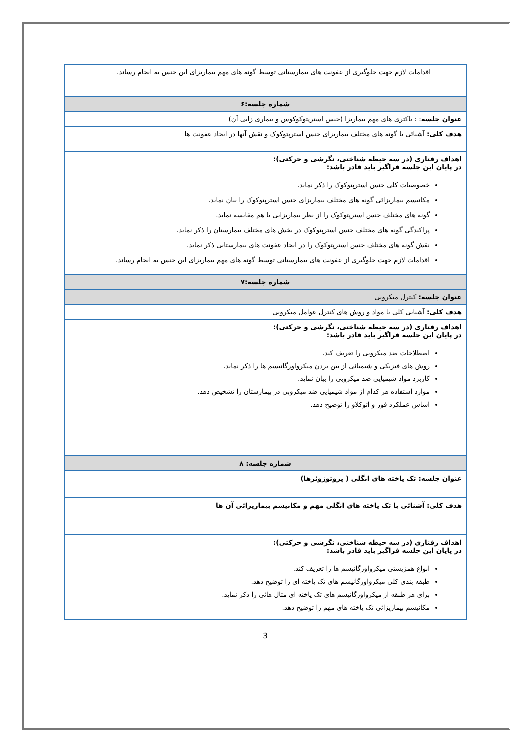| اقدامات لازم جهت جلوگیری از عفونت های بیمارستانی توسط گونه های مهم بیماریزای این جنس به انجام رساند. |
| شماره جلسه:۶ |
| عنوان جلسه : : باکتری های مهم بیماریزا (جنس استرپتوکوکوس و بیماری زایی آن) |
| هدف کلی: آشنائی با گونه های مختلف بیماریزای جنس استرپتوکوک و نقش آنها در ایجاد عفونت ها |
| اهداف رفتاری (در سه حیطه شناختی، نگرشی و حرکتی): در پایان این جلسه فراگیر باید قادر باشد: خصوصیات کلی جنس استرپتوکوک را ذکر نماید. مکانیسم بیماریزائی گونه های مختلف بیماریزای جنس استرپتوکوک را بیان نماید. گونه های مختلف جنس استرپتوکوک را از نظر بیماریزایی با هم مقایسه نماید. پراکندگی گونه های مختلف جنس استرپتوکوک در بخش های مختلف بیمارستان را ذکر نماید. نقش گونه های مختلف جنس استرپتوکوک را در ایجاد عفونت های بیمارستانی ذکر نماید. اقدامات لازم جهت جلوگیری از عفونت های بیمارستانی توسط گونه های مهم بیماریزای این جنس به انجام رساند. |
| شماره جلسه:۷ |
| عنوان جلسه: کنترل میکروبی |
| هدف کلی: آشنایی کلی با مواد و روش های کنترل عوامل میکروبی |
| اهداف رفتاری (در سه حیطه شناختی، نگرشی و حرکتی): در پایان این جلسه فراگیر باید قادر باشد: اصطلاحات ضد میکروبی را تعریف کند. روش های فیزیکی و شیمیائی از بین بردن میکرواورگانیسم ها را ذکر نماید. کاربرد مواد شیمیایی ضد میکروبی را بیان نماید. موارد استفاده هر کدام از مواد شیمیایی ضد میکروبی در بیمارستان را تشخیص دهد. اساس عملکرد فور و اتوکلاو را توضیح دهد. |
| شماره جلسه: ۸ |
| عنوان جلسه: تک یاخته های انگلی ( پروتوزوئرها) |
| هدف کلی: آشنائی با تک یاخته های انگلی مهم و مکانیسم بیماریزائی آن ها |
| اهداف رفتاری (در سه حیطه شناختی، نگرشی و حرکتی): در پایان این جلسه فراگیر باید قادر باشد: انواع همزیستی میکرواورگانیسم ها را تعریف کند. طبقه بندی کلی میکرواورگانیسم های تک یاخته ای را توضیح دهد. برای هر طبقه از میکرواورگانیسم های تک یاخته ای مثال هائی را ذکر نماید. مکانیسم بیماریزائی تک یاخته های مهم را توضیح دهد. |
3